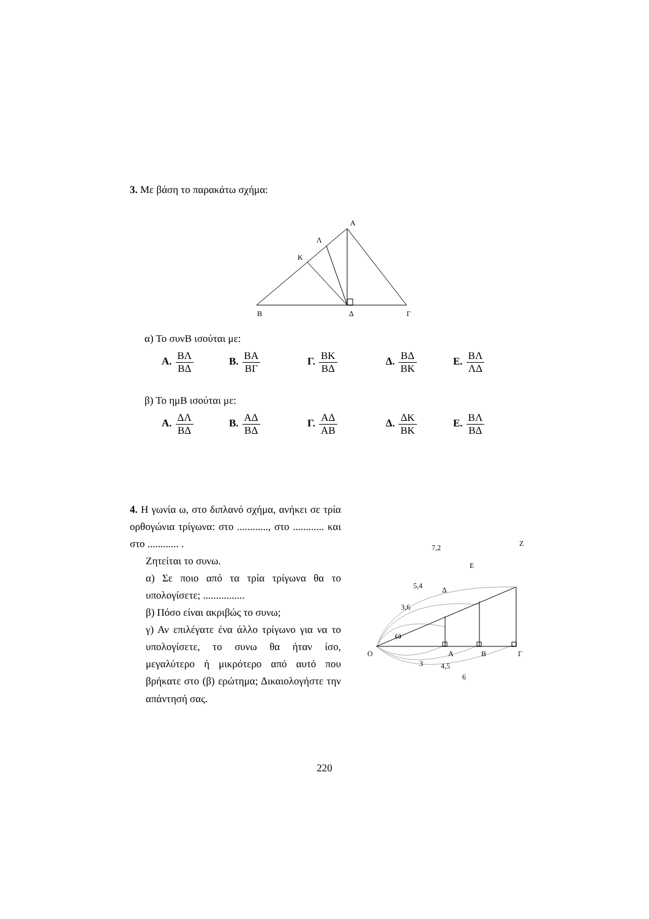3. Με βάση το παρακάτω σχήμα:
Α
Λ
Κ
Β
Δ
Γ
α) Το συνΒ ισούται με:
Α. ΒΛ ΒΔ Β. ΒΑ ΒΓ Γ. ΒΚ ΒΔ Δ. ΒΔ ΒΚ Ε. ΒΛ ΛΔ
β) Το ημΒ ισούται με:
Α. ΔΛ ΒΔ Β. ΑΔ ΒΔ Γ. ΑΔ ΑΒ Δ. ΔΚ ΒΚ Ε. ΒΛ ΒΔ
4. Η γωνία ω, στο διπλανό σχήμα, ανήκει σε τρία ορθογώνια τρίγωνα: στο ............, στο ............ και στο ............ .
Ζητείται το συνω.
α) Σε ποιο από τα τρία τρίγωνα θα το υπολογίσετε; ................
β) Πόσο είναι ακριβώς το συνω;
γ) Αν επιλέγατε ένα άλλο τρίγωνο για να το υπολογίσετε, το συνω θα ήταν ίσο, μεγαλύτερο ή μικρότερο από αυτό που βρήκατε στο (β) ερώτημα; Δικαιολογήστε την απάντησή σας.
Ζ
Ε
Δ
7,2
5,4
3,6
ω
Ο
Α
Β
Γ
3
4,5
6
220